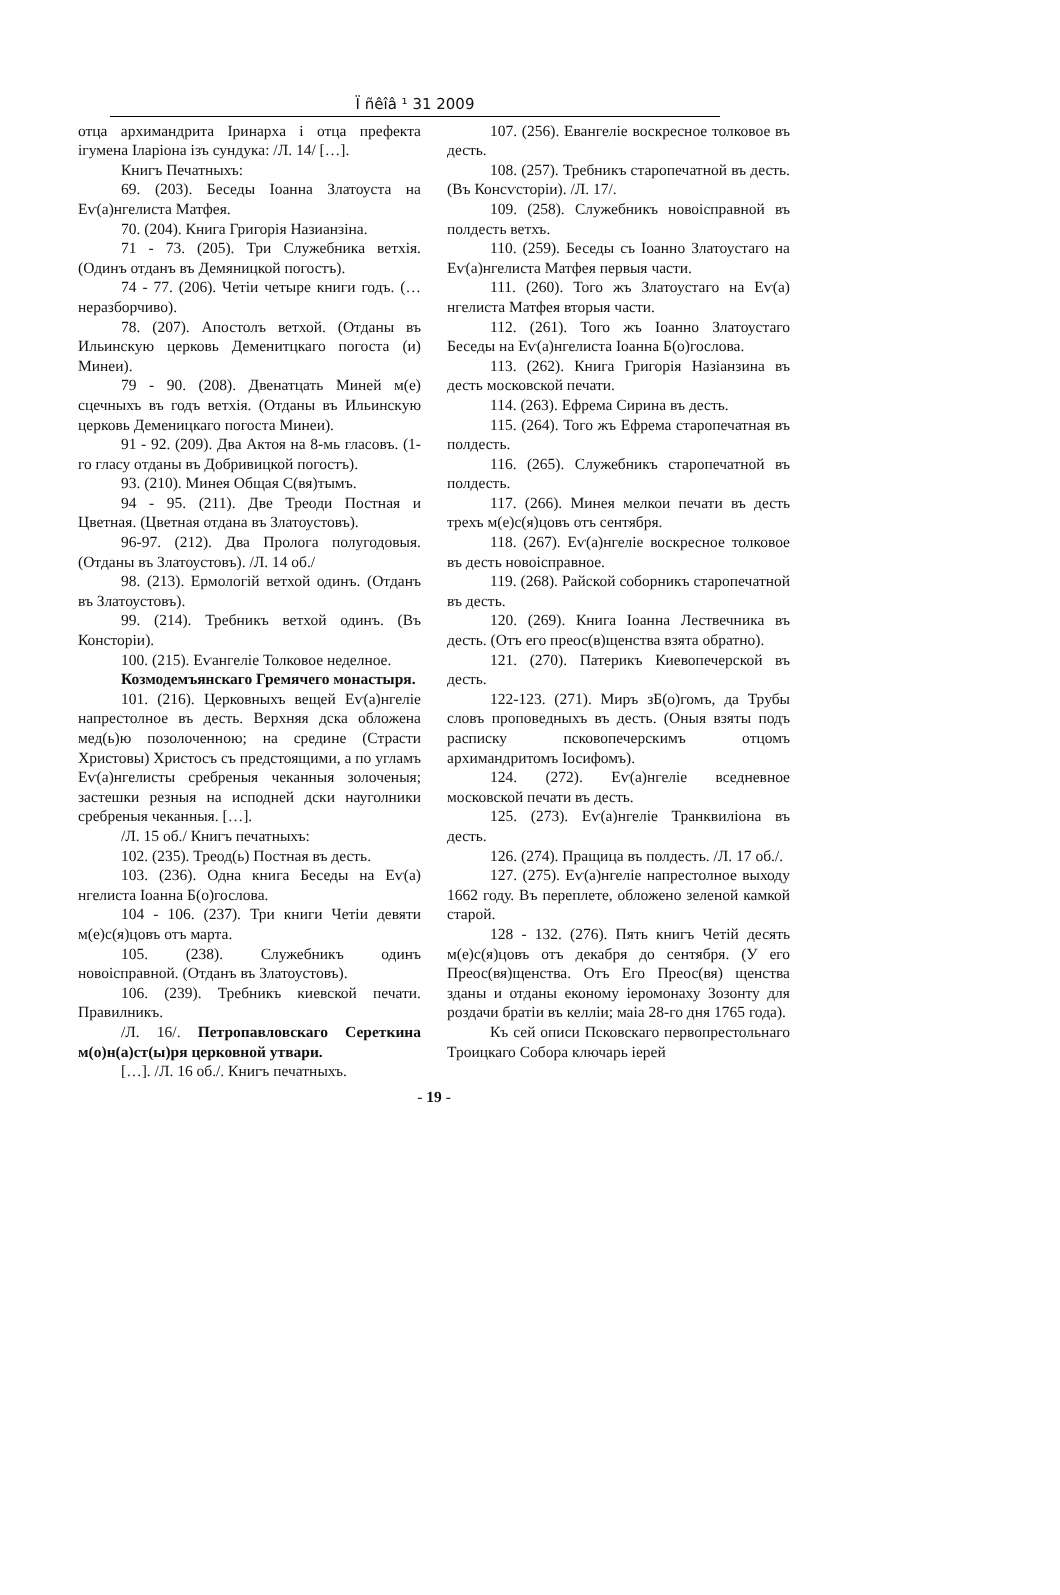Ї ñêîâ ¹ 31 2009
отца архимандрита Іринарха і отца префекта ігумена Іларіона ізъ сундука: /Л. 14/ […].
Книгъ Печатныхъ:
69. (203). Беседы Іоанна Златоуста на Еѵ(а)нгелиста Матфея.
70. (204). Книга Григорія Назианзіна.
71 - 73. (205). Три Служебника ветхія. (Одинъ отданъ въ Демяницкой погостъ).
74 - 77. (206). Четіи четыре книги годъ. (…неразборчиво).
78. (207). Апостолъ ветхой. (Отданы въ Ильинскую церковь Деменитцкаго погоста (и) Минеи).
79 - 90. (208). Двенатцать Миней м(е) сцечныхъ въ годъ ветхія. (Отданы въ Ильинскую церковь Деменицкаго погоста Минеи).
91 - 92. (209). Два Актоя на 8-мь гласовъ. (1-го гласу отданы въ Добривицкой погостъ).
93. (210). Минея Общая С(вя)тымъ.
94 - 95. (211). Две Треоди Постная и Цветная. (Цветная отдана въ Златоустовъ).
96-97. (212). Два Пролога полугодовыя. (Отданы въ Златоустовъ). /Л. 14 об./
98. (213). Ермологій ветхой одинъ. (Отданъ въ Златоустовъ).
99. (214). Требникъ ветхой одинъ. (Въ Консторіи).
100. (215). Еѵангеліе Толковое неделное.
Козмодемъянскаго Гремячего монастыря.
101. (216). Церковныхъ вещей Еѵ(а)нгеліе напрестолное въ десть. Верхняя дска обложена мед(ь)ю позолоченною; на средине (Страсти Христовы) Христосъ съ предстоящими, а по угламъ Еѵ(а)нгелисты сребреныя чеканныя золоченыя; застешки резныя на исподней дски науголники сребреныя чеканныя. […].
/Л. 15 об./ Книгъ печатныхъ:
102. (235). Треод(ь) Постная въ десть.
103. (236). Одна книга Беседы на Еѵ(а) нгелиста Іоанна Б(о)гослова.
104 - 106. (237). Три книги Четіи девяти м(е)с(я)цовъ отъ марта.
105. (238). Служебникъ одинъ новоісправной. (Отданъ въ Златоустовъ).
106. (239). Требникъ киевской печати. Правилникъ.
/Л. 16/. Петропавловскаго Сереткина м(о)н(а)ст(ы)ря церковной утвари.
[…]. /Л. 16 об./. Книгъ печатныхъ.
107. (256). Евангеліе воскресное толковое въ десть.
108. (257). Требникъ старопечатной въ десть. (Въ Консѵсторіи). /Л. 17/.
109. (258). Служебникъ новоісправной въ полдесть ветхъ.
110. (259). Беседы съ Іоанно Златоустаго на Еѵ(а)нгелиста Матфея первыя части.
111. (260). Того жъ Златоустаго на Еѵ(а) нгелиста Матфея вторыя части.
112. (261). Того жъ Іоанно Златоустаго Беседы на Еѵ(а)нгелиста Іоанна Б(о)гослова.
113. (262). Книга Григорія Назіанзина въ десть московской печати.
114. (263). Ефрема Сирина въ десть.
115. (264). Того жъ Ефрема старопечатная въ полдесть.
116. (265). Служебникъ старопечатной въ полдесть.
117. (266). Минея мелкои печати въ десть трехъ м(е)с(я)цовъ отъ сентября.
118. (267). Еѵ(а)нгеліе воскресное толковое въ десть новоісправное.
119. (268). Райской соборникъ старопечатной въ десть.
120. (269). Книга Іоанна Лествечника въ десть. (Отъ его преос(в)щенства взята обратно).
121. (270). Патерикъ Киевопечерской въ десть.
122-123. (271). Миръ зБ(о)гомъ, да Трубы словъ проповедныхъ въ десть. (Оныя взяты подъ расписку псковопечерскимъ отцомъ архимандритомъ Іосифомъ).
124. (272). Еѵ(а)нгеліе вседневное московской печати въ десть.
125. (273). Еѵ(а)нгеліе Транквиліона въ десть.
126. (274). Пращица въ полдесть. /Л. 17 об./.
127. (275). Еѵ(а)нгеліе напрестолное выходу 1662 году. Въ переплете, обложено зеленой камкой старой.
128 - 132. (276). Пять книгъ Четій десять м(е)с(я)цовъ отъ декабря до сентября. (У его Преос(вя)щенства. Отъ Его Преос(вя) щенства зданы и отданы економу іеромонаху Зозонту для роздачи братіи въ келліи; маіа 28-го дня 1765 года).
Къ сей описи Псковскаго первопрестольнаго Троицкаго Собора ключарь іерей
- 19 -